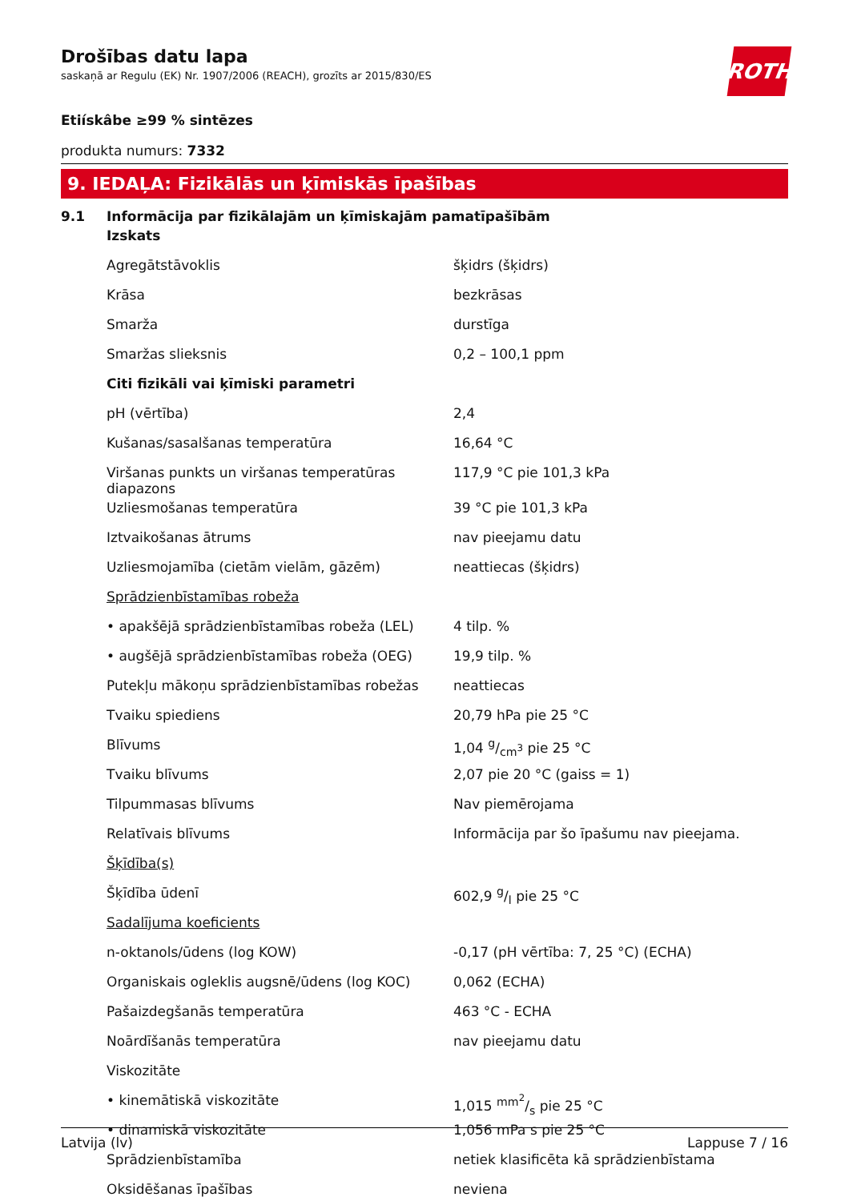Drošības datu lapa
saskaņā ar Regulu (EK) Nr. 1907/2006 (REACH), grozīts ar 2015/830/ES
Etiískâbe ≥99 % sintēzes
produkta numurs: 7332
9. IEDAĻA: Fizikālās un ķīmiskās īpašības
9.1 Informācija par fizikālajām un ķīmiskajām pamatīpašībām
| Izskats | |
| Agregātstāvoklis | šķidrs (šķidrs) |
| Krāsa | bezkrāsas |
| Smarža | durstīga |
| Smaržas slieksnis | 0,2 – 100,1 ppm |
| Citi fizikāli vai ķīmiski parametri | |
| pH (vērtība) | 2,4 |
| Kušanas/sasalšanas temperatūra | 16,64 °C |
| Viršanas punkts un viršanas temperatūras diapazons | 117,9 °C pie 101,3 kPa |
| Uzliesmošanas temperatūra | 39 °C pie 101,3 kPa |
| Iztvaikošanas ātrums | nav pieejamu datu |
| Uzliesmojamība (cietām vielām, gāzēm) | neattiecas (šķidrs) |
| Sprādzienbīstamības robeža | |
| • apakšējā sprādzienbīstamības robeža (LEL) | 4 tilp. % |
| • augšējā sprādzienbīstamības robeža (OEG) | 19,9 tilp. % |
| Putekļu mākoņu sprādzienbīstamības robežas | neattiecas |
| Tvaiku spiediens | 20,79 hPa pie 25 °C |
| Blīvums | 1,04 g/cm<sup>3</sup> pie 25 °C |
| Tvaiku blīvums | 2,07 pie 20 °C (gaiss = 1) |
| Tilpummasas blīvums | Nav piemērojama |
| Relatīvais blīvums | Informācija par šo īpašumu nav pieejama. |
| Šķīdība(s) | |
| Šķīdība ūdenī | 602,9 g/l pie 25 °C |
| Sadalījuma koeficients | |
| n-oktanols/ūdens (log KOW) | -0,17 (pH vērtība: 7, 25 °C) (ECHA) |
| Organiskais ogleklis augsnē/ūdens (log KOC) | 0,062 (ECHA) |
| Pašaizdegšanās temperatūra | 463 °C - ECHA |
| Noārdīšanās temperatūra | nav pieejamu datu |
| Viskozitāte | |
| • kinemātiskā viskozitāte | 1,015 mm<sup>2</sup>/s pie 25 °C |
| • dinamiskā viskozitāte | 1,056 mPa s pie 25 °C |
| Sprādzienbīstamība | netiek klasificēta kā sprādzienbīstama |
| Oksidēšanas īpašības | neviena |
ROTH
Latvija (lv) Lappuse 7 / 16